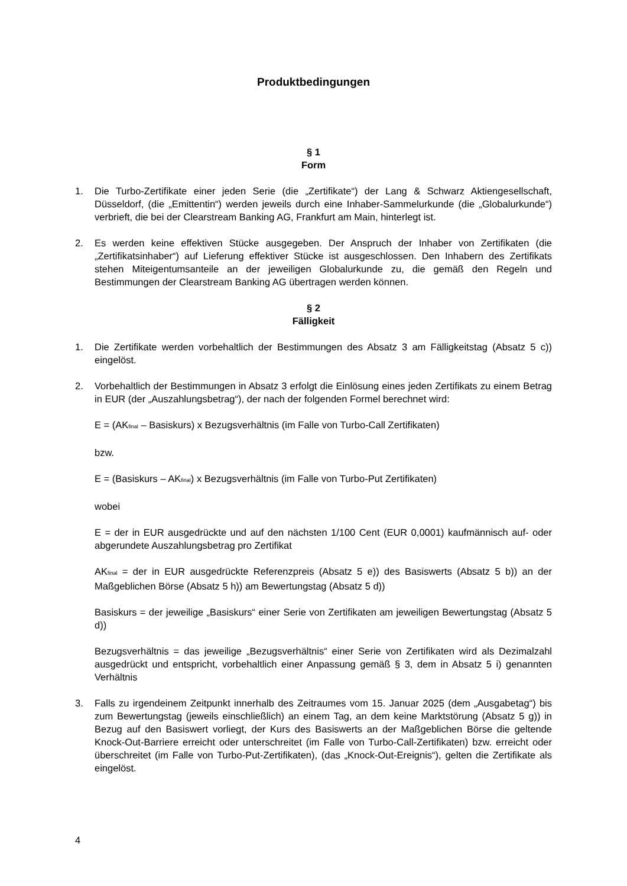Produktbedingungen
§ 1
Form
1. Die Turbo-Zertifikate einer jeden Serie (die „Zertifikate“) der Lang & Schwarz Aktiengesellschaft, Düsseldorf, (die „Emittentin“) werden jeweils durch eine Inhaber-Sammelurkunde (die „Globalurkunde“) verbrieft, die bei der Clearstream Banking AG, Frankfurt am Main, hinterlegt ist.
2. Es werden keine effektiven Stücke ausgegeben. Der Anspruch der Inhaber von Zertifikaten (die „Zertifikatsinhaber“) auf Lieferung effektiver Stücke ist ausgeschlossen. Den Inhabern des Zertifikats stehen Miteigentumsanteile an der jeweiligen Globalurkunde zu, die gemäß den Regeln und Bestimmungen der Clearstream Banking AG übertragen werden können.
§ 2
Fälligkeit
1. Die Zertifikate werden vorbehaltlich der Bestimmungen des Absatz 3 am Fälligkeitstag (Absatz 5 c)) eingelöst.
2. Vorbehaltlich der Bestimmungen in Absatz 3 erfolgt die Einlösung eines jeden Zertifikats zu einem Betrag in EUR (der „Auszahlungsbetrag“), der nach der folgenden Formel berechnet wird:
E = (AK<sub>final</sub> – Basiskurs) x Bezugsverhältnis (im Falle von Turbo-Call Zertifikaten)
bzw.
E = (Basiskurs – AK<sub>final</sub>) x Bezugsverhältnis (im Falle von Turbo-Put Zertifikaten)
wobei
E = der in EUR ausgedrückte und auf den nächsten 1/100 Cent (EUR 0,0001) kaufmännisch auf- oder abgerundete Auszahlungsbetrag pro Zertifikat
AK<sub>final</sub> = der in EUR ausgedrückte Referenzpreis (Absatz 5 e)) des Basiswerts (Absatz 5 b)) an der Maßgeblichen Börse (Absatz 5 h)) am Bewertungstag (Absatz 5 d))
Basiskurs = der jeweilige „Basiskurs“ einer Serie von Zertifikaten am jeweiligen Bewertungstag (Absatz 5 d))
Bezugsverhältnis = das jeweilige „Bezugsverhältnis“ einer Serie von Zertifikaten wird als Dezimalzahl ausgedrückt und entspricht, vorbehaltlich einer Anpassung gemäß § 3, dem in Absatz 5 i) genannten Verhältnis
3. Falls zu irgendeinem Zeitpunkt innerhalb des Zeitraumes vom 15. Januar 2025 (dem „Ausgabetag“) bis zum Bewertungstag (jeweils einschließlich) an einem Tag, an dem keine Marktstörung (Absatz 5 g)) in Bezug auf den Basiswert vorliegt, der Kurs des Basiswerts an der Maßgeblichen Börse die geltende Knock-Out-Barriere erreicht oder unterschreitet (im Falle von Turbo-Call-Zertifikaten) bzw. erreicht oder überschreitet (im Falle von Turbo-Put-Zertifikaten), (das „Knock-Out-Ereignis“), gelten die Zertifikate als eingelöst.
4